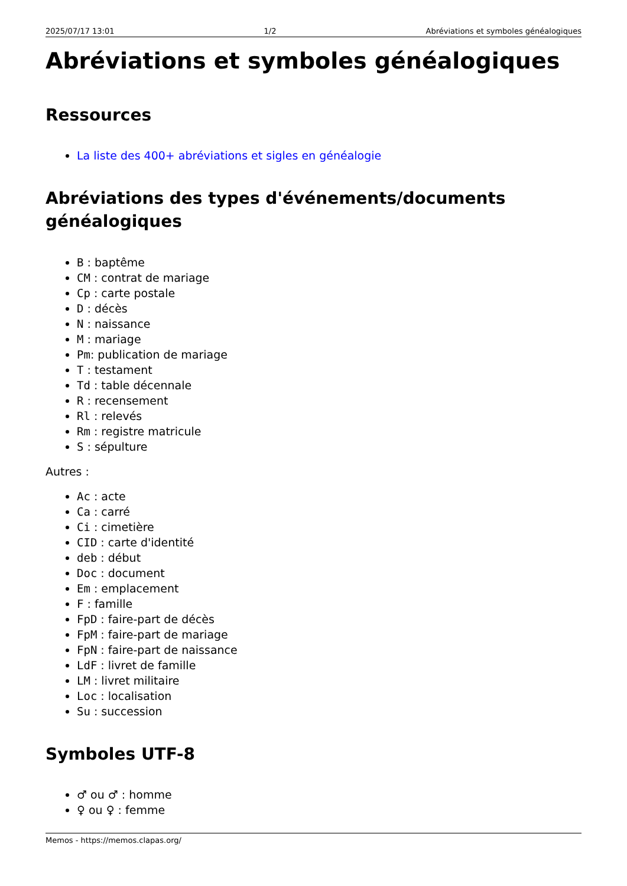2025/07/17 13:01 1/2 Abréviations et symboles généalogiques
Abréviations et symboles généalogiques
Ressources
La liste des 400+ abréviations et sigles en généalogie
Abréviations des types d'événements/documents généalogiques
B : baptême
CM : contrat de mariage
Cp : carte postale
D : décès
N : naissance
M : mariage
Pm: publication de mariage
T : testament
Td : table décennale
R : recensement
Rl : relevés
Rm : registre matricule
S : sépulture
Autres :
Ac : acte
Ca : carré
Ci : cimetière
CID : carte d'identité
deb : début
Doc : document
Em : emplacement
F : famille
FpD : faire-part de décès
FpM : faire-part de mariage
FpN : faire-part de naissance
LdF : livret de famille
LM : livret militaire
Loc : localisation
Su : succession
Symboles UTF-8
♂ ou ♂ : homme
♀ ou ♀ : femme
Memos - https://memos.clapas.org/